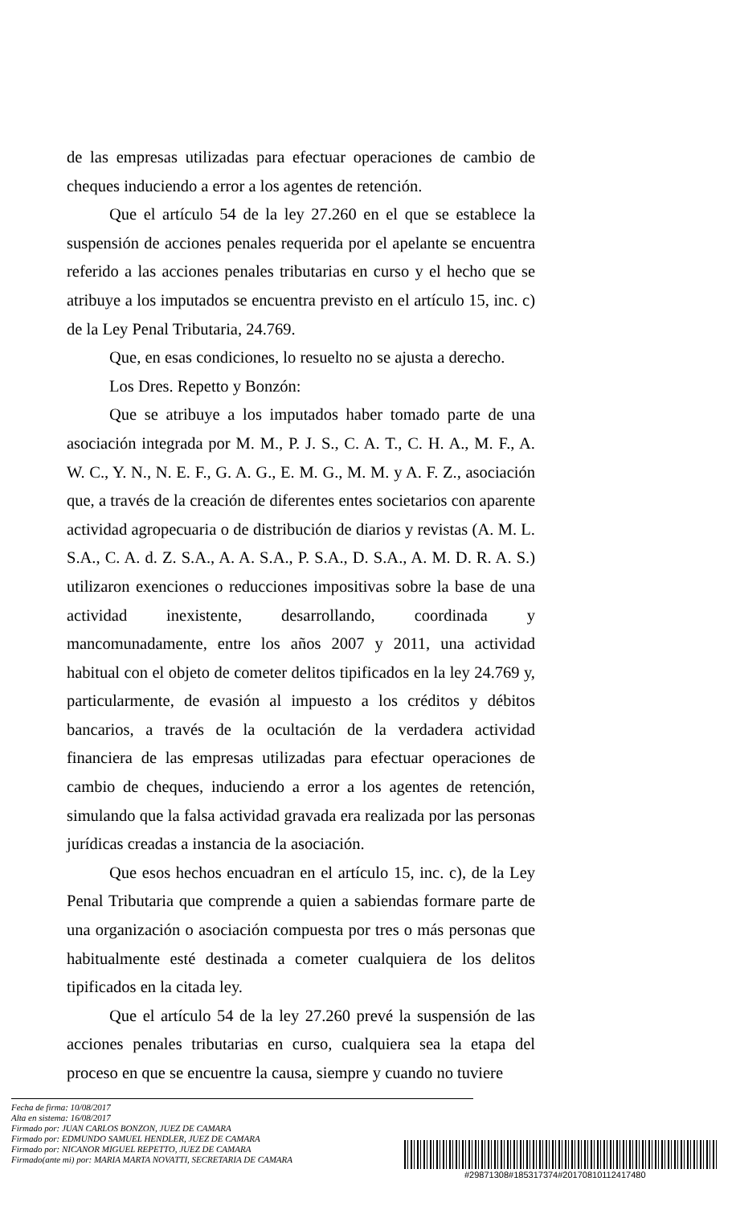de las empresas utilizadas para efectuar operaciones de cambio de cheques induciendo a error a los agentes de retención.
Que el artículo 54 de la ley 27.260 en el que se establece la suspensión de acciones penales requerida por el apelante se encuentra referido a las acciones penales tributarias en curso y el hecho que se atribuye a los imputados se encuentra previsto en el artículo 15, inc. c) de la Ley Penal Tributaria, 24.769.
Que, en esas condiciones, lo resuelto no se ajusta a derecho.
Los Dres. Repetto y Bonzón:
Que se atribuye a los imputados haber tomado parte de una asociación integrada por M. M., P. J. S., C. A. T., C. H. A., M. F., A. W. C., Y. N., N. E. F., G. A. G., E. M. G., M. M. y A. F. Z., asociación que, a través de la creación de diferentes entes societarios con aparente actividad agropecuaria o de distribución de diarios y revistas (A. M. L. S.A., C. A. d. Z. S.A., A. A. S.A., P. S.A., D. S.A., A. M. D. R. A. S.) utilizaron exenciones o reducciones impositivas sobre la base de una actividad inexistente, desarrollando, coordinada y mancomunadamente, entre los años 2007 y 2011, una actividad habitual con el objeto de cometer delitos tipificados en la ley 24.769 y, particularmente, de evasión al impuesto a los créditos y débitos bancarios, a través de la ocultación de la verdadera actividad financiera de las empresas utilizadas para efectuar operaciones de cambio de cheques, induciendo a error a los agentes de retención, simulando que la falsa actividad gravada era realizada por las personas jurídicas creadas a instancia de la asociación.
Que esos hechos encuadran en el artículo 15, inc. c), de la Ley Penal Tributaria que comprende a quien a sabiendas formare parte de una organización o asociación compuesta por tres o más personas que habitualmente esté destinada a cometer cualquiera de los delitos tipificados en la citada ley.
Que el artículo 54 de la ley 27.260 prevé la suspensión de las acciones penales tributarias en curso, cualquiera sea la etapa del proceso en que se encuentre la causa, siempre y cuando no tuviere
Fecha de firma: 10/08/2017
Alta en sistema: 16/08/2017
Firmado por: JUAN CARLOS BONZON, JUEZ DE CAMARA
Firmado por: EDMUNDO SAMUEL HENDLER, JUEZ DE CAMARA
Firmado por: NICANOR MIGUEL REPETTO, JUEZ DE CAMARA
Firmado(ante mi) por: MARIA MARTA NOVATTI, SECRETARIA DE CAMARA
#29871308#185317374#20170810112417480